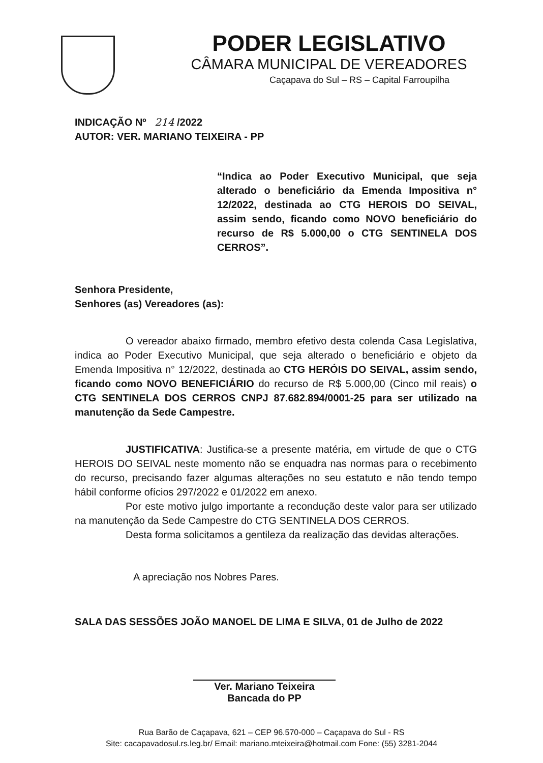PODER LEGISLATIVO
CÂMARA MUNICIPAL DE VEREADORES
Caçapava do Sul – RS – Capital Farroupilha
INDICAÇÃO Nº 214 /2022
AUTOR: VER. MARIANO TEIXEIRA - PP
“Indica ao Poder Executivo Municipal, que seja alterado o beneficiário da Emenda Impositiva n° 12/2022, destinada ao CTG HEROIS DO SEIVAL, assim sendo, ficando como NOVO beneficiário do recurso de R$ 5.000,00 o CTG SENTINELA DOS CERROS”.
Senhora Presidente,
Senhores (as) Vereadores (as):
O vereador abaixo firmado, membro efetivo desta colenda Casa Legislativa, indica ao Poder Executivo Municipal, que seja alterado o beneficiário e objeto da Emenda Impositiva n° 12/2022, destinada ao CTG HERÓIS DO SEIVAL, assim sendo, ficando como NOVO BENEFICIÁRIO do recurso de R$ 5.000,00 (Cinco mil reais) o CTG SENTINELA DOS CERROS CNPJ 87.682.894/0001-25 para ser utilizado na manutenção da Sede Campestre.
JUSTIFICATIVA: Justifica-se a presente matéria, em virtude de que o CTG HEROIS DO SEIVAL neste momento não se enquadra nas normas para o recebimento do recurso, precisando fazer algumas alterações no seu estatuto e não tendo tempo hábil conforme ofícios 297/2022 e 01/2022 em anexo.
Por este motivo julgo importante a recondução deste valor para ser utilizado na manutenção da Sede Campestre do CTG SENTINELA DOS CERROS.
Desta forma solicitamos a gentileza da realização das devidas alterações.
A apreciação nos Nobres Pares.
SALA DAS SESSÕES JOÃO MANOEL DE LIMA E SILVA, 01 de Julho de 2022
Ver. Mariano Teixeira
Bancada do PP
Rua Barão de Caçapava, 621 – CEP 96.570-000 – Caçapava do Sul - RS
Site: cacapavadosul.rs.leg.br/ Email: mariano.mteixeira@hotmail.com Fone: (55) 3281-2044